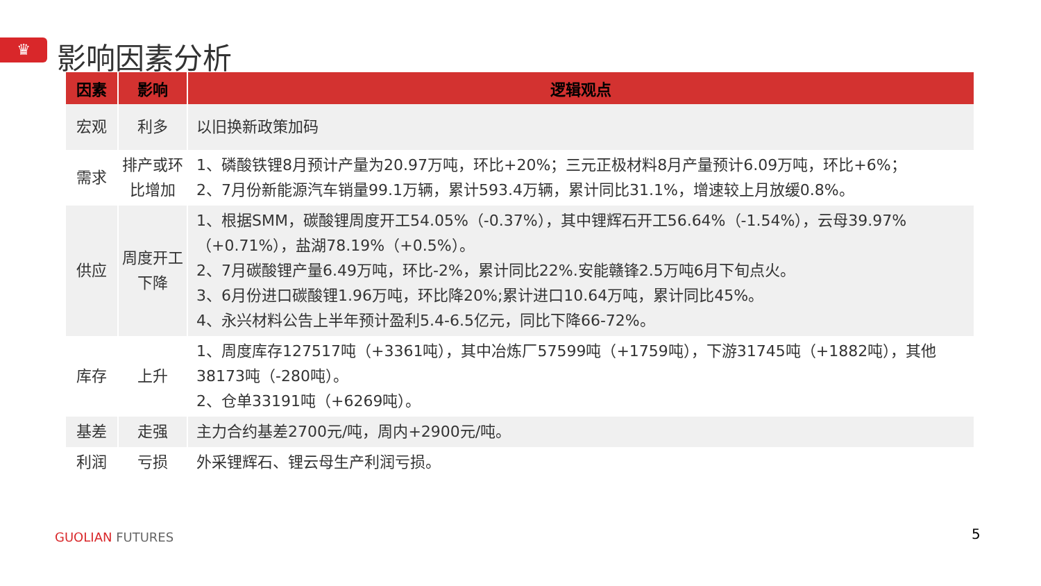♛ 影响因素分析
| 因素 | 影响 | 逻辑观点 |
| --- | --- | --- |
| 宏观 | 利多 | 以旧换新政策加码 |
| 需求 | 排产或环比增加 | 1、磷酸铁锂8月预计产量为20.97万吨，环比+20%；三元正极材料8月产量预计6.09万吨，环比+6%； 2、7月份新能源汽车销量99.1万辆，累计593.4万辆，累计同比31.1%，增速较上月放缓0.8%。 |
| 供应 | 周度开工下降 | 1、根据SMM，碳酸锂周度开工54.05%（-0.37%），其中锂辉石开工56.64%（-1.54%），云母39.97%（+0.71%），盐湖78.19%（+0.5%）。 2、7月碳酸锂产量6.49万吨，环比-2%，累计同比22%.安能赣锋2.5万吨6月下旬点火。 3、6月份进口碳酸锂1.96万吨，环比降20%;累计进口10.64万吨，累计同比45%。 4、永兴材料公告上半年预计盈利5.4-6.5亿元，同比下降66-72%。 |
| 库存 | 上升 | 1、周度库存127517吨（+3361吨），其中冶炼厂57599吨（+1759吨），下游31745吨（+1882吨），其他38173吨（-280吨）。 2、仓单33191吨（+6269吨）。 |
| 基差 | 走强 | 主力合约基差2700元/吨，周内+2900元/吨。 |
| 利润 | 亏损 | 外采锂辉石、锂云母生产利润亏损。 |
GUOLIAN FUTURES 5